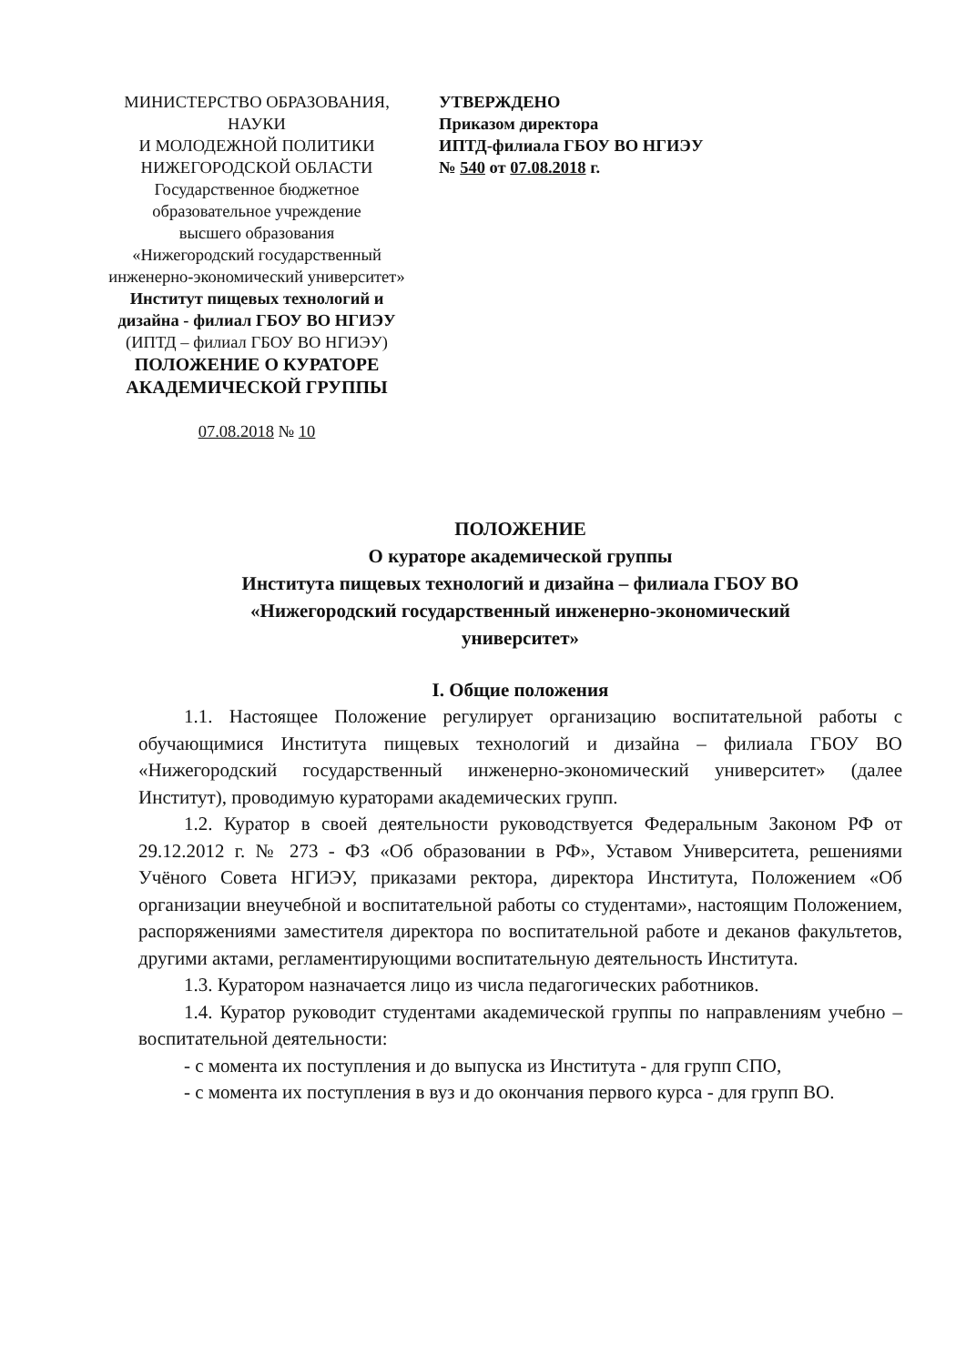МИНИСТЕРСТВО ОБРАЗОВАНИЯ, НАУКИ
И МОЛОДЕЖНОЙ ПОЛИТИКИ
НИЖЕГОРОДСКОЙ ОБЛАСТИ
Государственное бюджетное
образовательное учреждение
высшего образования
«Нижегородский государственный
инженерно-экономический университет»
Институт пищевых технологий и
дизайна - филиал ГБОУ ВО НГИЭУ
(ИПТД – филиал ГБОУ ВО НГИЭУ)
ПОЛОЖЕНИЕ О КУРАТОРЕ
АКАДЕМИЧЕСКОЙ ГРУППЫ
07.08.2018 № 10
УТВЕРЖДЕНО
Приказом директора
ИПТД-филиала ГБОУ ВО НГИЭУ
№ 540 от 07.08.2018 г.
ПОЛОЖЕНИЕ
О кураторе академической группы
Института пищевых технологий и дизайна – филиала ГБОУ ВО
«Нижегородский государственный инженерно-экономический
университет»
I. Общие положения
1.1. Настоящее Положение регулирует организацию воспитательной работы с обучающимися Института пищевых технологий и дизайна – филиала ГБОУ ВО «Нижегородский государственный инженерно-экономический университет» (далее Институт), проводимую кураторами академических групп.
1.2. Куратор в своей деятельности руководствуется Федеральным Законом РФ от 29.12.2012 г. № 273 - ФЗ «Об образовании в РФ», Уставом Университета, решениями Учёного Совета НГИЭУ, приказами ректора, директора Института, Положением «Об организации внеучебной и воспитательной работы со студентами», настоящим Положением, распоряжениями заместителя директора по воспитательной работе и деканов факультетов, другими актами, регламентирующими воспитательную деятельность Института.
1.3. Куратором назначается лицо из числа педагогических работников.
1.4. Куратор руководит студентами академической группы по направлениям учебно – воспитательной деятельности:
- с момента их поступления и до выпуска из Института - для групп СПО,
- с момента их поступления в вуз и до окончания первого курса - для групп ВО.